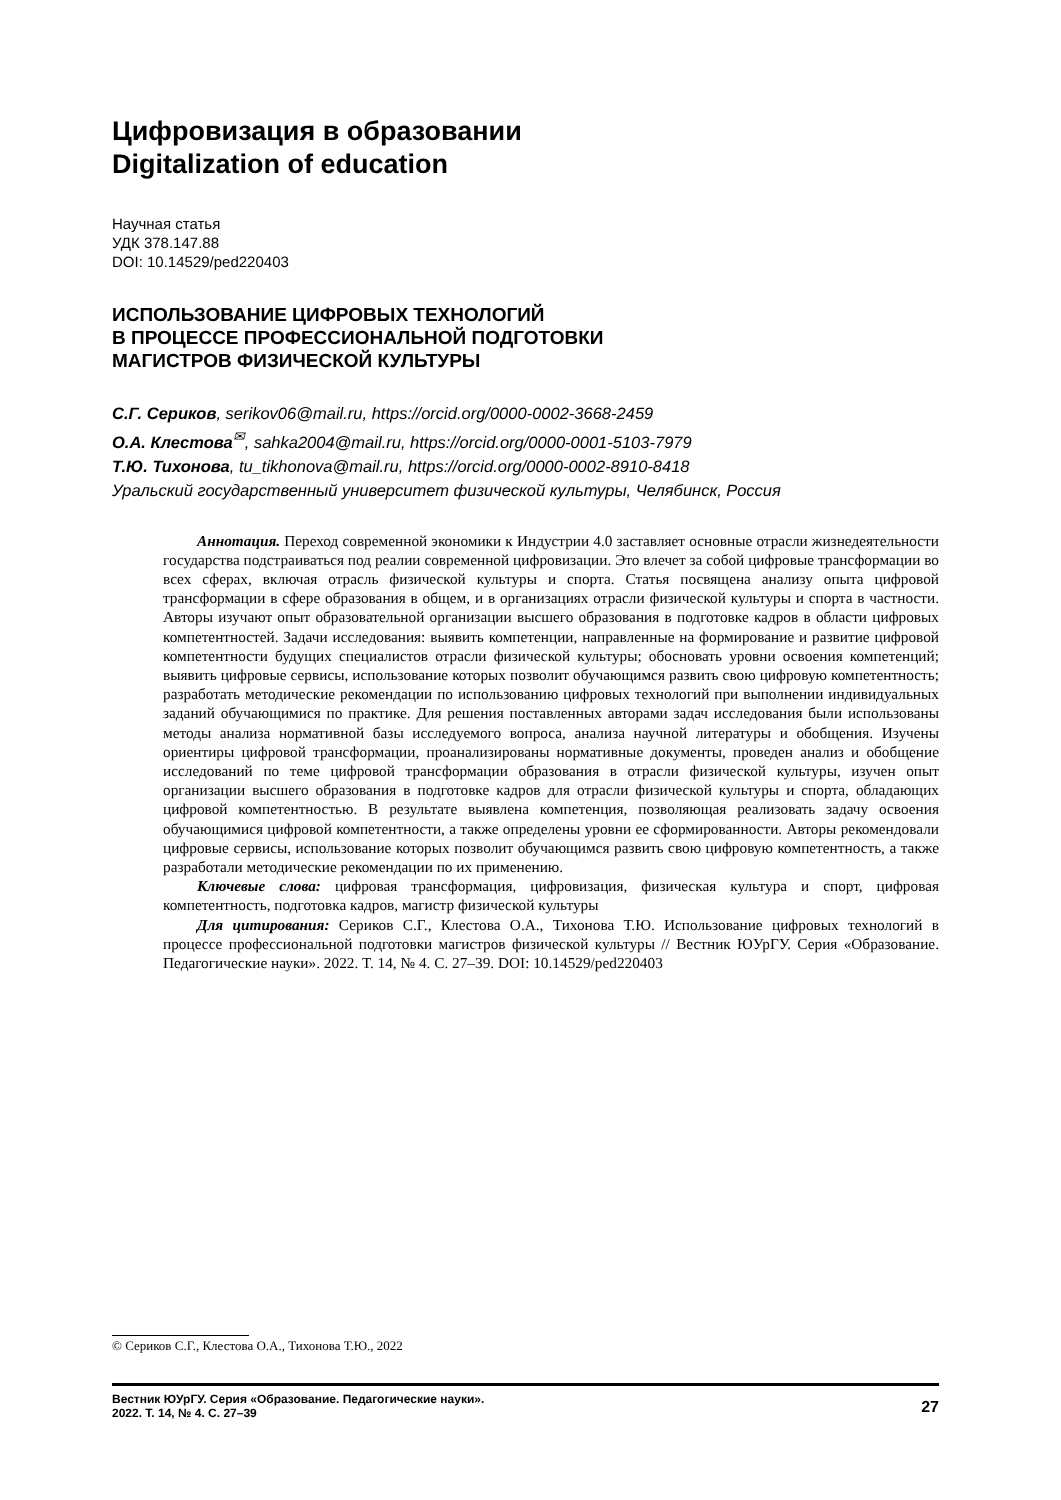Цифровизация в образовании
Digitalization of education
Научная статья
УДК 378.147.88
DOI: 10.14529/ped220403
ИСПОЛЬЗОВАНИЕ ЦИФРОВЫХ ТЕХНОЛОГИЙ
В ПРОЦЕССЕ ПРОФЕССИОНАЛЬНОЙ ПОДГОТОВКИ
МАГИСТРОВ ФИЗИЧЕСКОЙ КУЛЬТУРЫ
С.Г. Сериков, serikov06@mail.ru, https://orcid.org/0000-0002-3668-2459
О.А. Клестова<sup>✉</sup>, sahka2004@mail.ru, https://orcid.org/0000-0001-5103-7979
Т.Ю. Тихонова, tu_tikhonova@mail.ru, https://orcid.org/0000-0002-8910-8418
Уральский государственный университет физической культуры, Челябинск, Россия
Аннотация. Переход современной экономики к Индустрии 4.0 заставляет основные отрасли жизнедеятельности государства подстраиваться под реалии современной цифровизации. Это влечет за собой цифровые трансформации во всех сферах, включая отрасль физической культуры и спорта. Статья посвящена анализу опыта цифровой трансформации в сфере образования в общем, и в организациях отрасли физической культуры и спорта в частности. Авторы изучают опыт образовательной организации высшего образования в подготовке кадров в области цифровых компетентностей. Задачи исследования: выявить компетенции, направленные на формирование и развитие цифровой компетентности будущих специалистов отрасли физической культуры; обосновать уровни освоения компетенций; выявить цифровые сервисы, использование которых позволит обучающимся развить свою цифровую компетентность; разработать методические рекомендации по использованию цифровых технологий при выполнении индивидуальных заданий обучающимися по практике. Для решения поставленных авторами задач исследования были использованы методы анализа нормативной базы исследуемого вопроса, анализа научной литературы и обобщения. Изучены ориентиры цифровой трансформации, проанализированы нормативные документы, проведен анализ и обобщение исследований по теме цифровой трансформации образования в отрасли физической культуры, изучен опыт организации высшего образования в подготовке кадров для отрасли физической культуры и спорта, обладающих цифровой компетентностью. В результате выявлена компетенция, позволяющая реализовать задачу освоения обучающимися цифровой компетентности, а также определены уровни ее сформированности. Авторы рекомендовали цифровые сервисы, использование которых позволит обучающимся развить свою цифровую компетентность, а также разработали методические рекомендации по их применению.
Ключевые слова: цифровая трансформация, цифровизация, физическая культура и спорт, цифровая компетентность, подготовка кадров, магистр физической культуры
Для цитирования: Сериков С.Г., Клестова О.А., Тихонова Т.Ю. Использование цифровых технологий в процессе профессиональной подготовки магистров физической культуры // Вестник ЮУрГУ. Серия «Образование. Педагогические науки». 2022. Т. 14, № 4. С. 27–39. DOI: 10.14529/ped220403
© Сериков С.Г., Клестова О.А., Тихонова Т.Ю., 2022
Вестник ЮУрГУ. Серия «Образование. Педагогические науки».
2022. Т. 14, № 4. С. 27–39
27